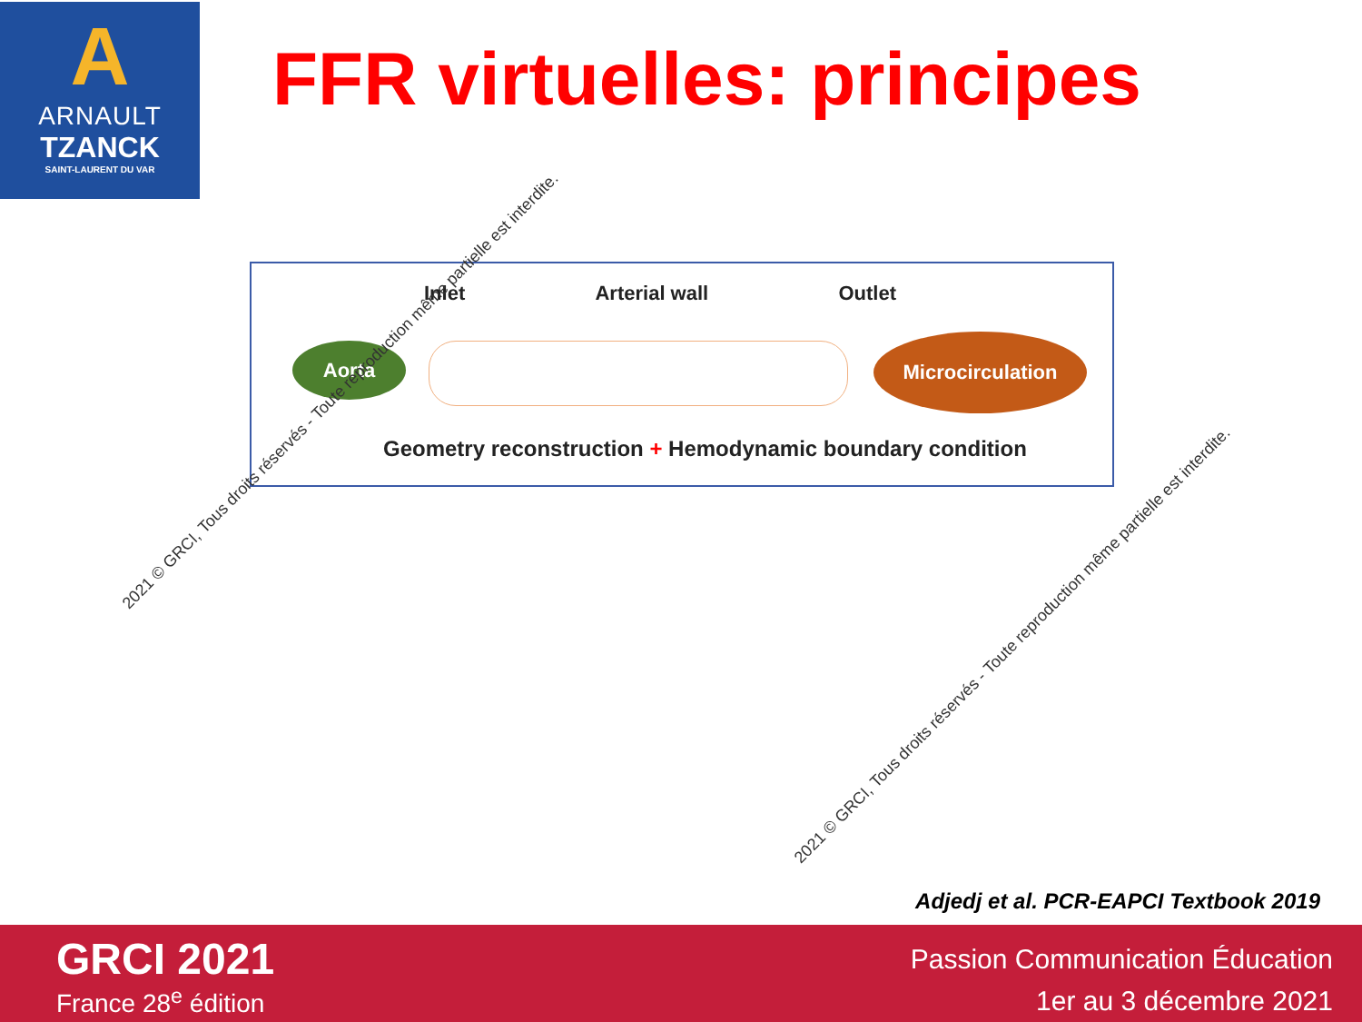A
ARNAULT
TZANCK
SAINT-LAURENT DU VAR
FFR virtuelles: principes
Inlet Arterial wall Outlet
Aorta Microcirculation
Geometry reconstruction + Hemodynamic boundary condition
2021 © GRCI, Tous droits réservés - Toute reproduction même partielle est interdite.
2021 © GRCI, Tous droits réservés - Toute reproduction même partielle est interdite.
Adjedj et al. PCR-EAPCI Textbook 2019
GRCI 2021
France 28<sup>e</sup> édition
Passion Communication Éducation
1er au 3 décembre 2021